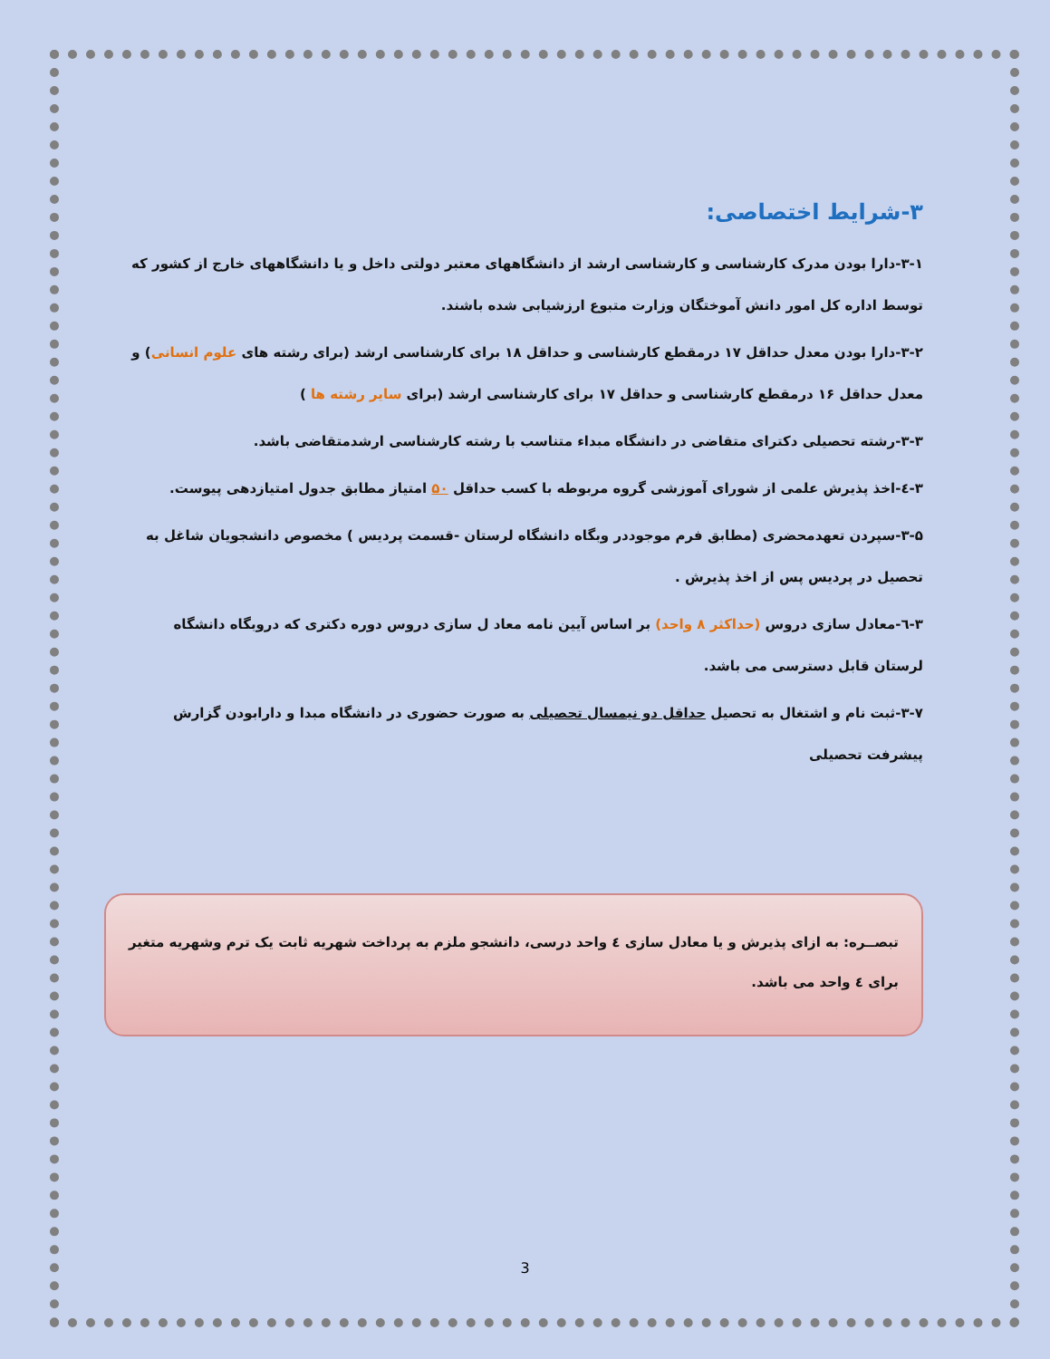۳-شرایط اختصاصی:
۳-۱-دارا بودن مدرک کارشناسی و کارشناسی ارشد از دانشگاههای معتبر دولتی داخل و یا دانشگاههای خارج از کشور که توسط اداره کل امور دانش آموختگان وزارت متبوع ارزشیابی شده باشند.
۳-۲-دارا بودن معدل حداقل ۱۷ درمقطع کارشناسی و حداقل ۱۸ برای کارشناسی ارشد (برای رشته های علوم انسانی) و معدل حداقل ۱۶ درمقطع کارشناسی و حداقل ۱۷ برای کارشناسی ارشد (برای سایر رشته ها )
۳-۳-رشته تحصیلی دکترای متقاضی در دانشگاه مبداء متناسب با رشته کارشناسی ارشدمتقاضی باشد.
۳-٤-اخذ پذیرش علمی از شورای آموزشی گروه مربوطه با کسب حداقل ۵۰ امتیاز مطابق جدول امتیازدهی پیوست.
۳-۵-سپردن تعهدمحضری (مطابق فرم موجوددر وبگاه دانشگاه لرستان -قسمت پردیس ) مخصوص دانشجویان شاغل به تحصیل در پردیس پس از اخذ پذیرش .
۳-٦-معادل سازی دروس (حداکثر ۸ واحد) بر اساس آیین نامه معاد ل سازی دروس دوره دکتری که دروبگاه دانشگاه لرستان قابل دسترسی می باشد.
۳-۷-ثبت نام و اشتغال به تحصیل حداقل دو نیمسال تحصیلی به صورت حضوری در دانشگاه مبدا و دارابودن گزارش پیشرفت تحصیلی
تبصــره: به ازای پذیرش و یا معادل سازی ٤ واحد درسی، دانشجو ملزم به پرداخت شهریه ثابت یک ترم وشهریه متغیر برای ٤ واحد می باشد.
3